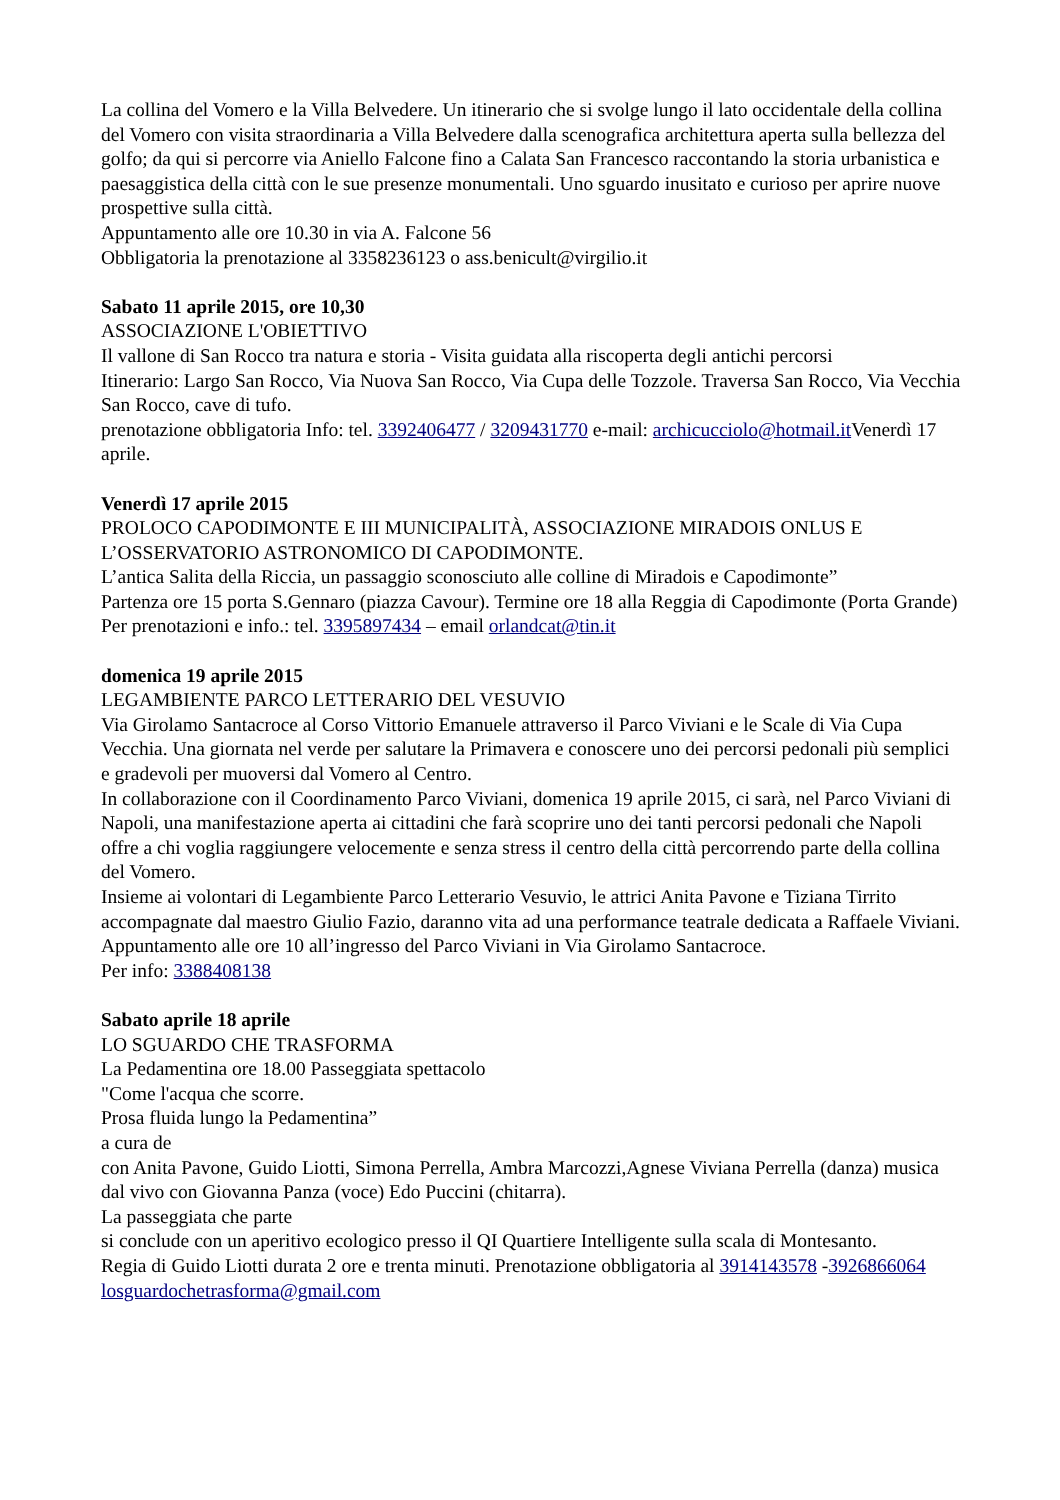La collina del Vomero e la Villa Belvedere. Un itinerario che si svolge lungo il lato occidentale della collina del Vomero con visita straordinaria a Villa Belvedere dalla scenografica architettura aperta sulla bellezza del golfo; da qui si percorre via Aniello Falcone fino a Calata San Francesco raccontando la storia urbanistica e paesaggistica della città con le sue presenze monumentali. Uno sguardo inusitato e curioso per aprire nuove prospettive sulla città.
Appuntamento alle ore 10.30 in via A. Falcone 56
Obbligatoria la prenotazione al 3358236123 o ass.benicult@virgilio.it
Sabato 11 aprile 2015, ore 10,30
ASSOCIAZIONE L'OBIETTIVO
Il vallone di San Rocco tra natura e storia - Visita guidata alla riscoperta degli antichi percorsi
Itinerario: Largo San Rocco, Via Nuova San Rocco, Via Cupa delle Tozzole. Traversa San Rocco, Via Vecchia San Rocco, cave di tufo.
prenotazione obbligatoria Info: tel. 3392406477 / 3209431770 e-mail: archicucciolo@hotmail.it Venerdì 17 aprile.
Venerdì 17 aprile 2015
PROLOCO CAPODIMONTE E III MUNICIPALITÀ, ASSOCIAZIONE MIRADOIS ONLUS E L’OSSERVATORIO ASTRONOMICO DI CAPODIMONTE.
L’antica Salita della Riccia, un passaggio sconosciuto alle colline di Miradois e Capodimonte”
Partenza ore 15 porta S.Gennaro (piazza Cavour). Termine ore 18 alla Reggia di Capodimonte (Porta Grande)
Per prenotazioni e info.: tel. 3395897434 – email orlandcat@tin.it
domenica 19 aprile 2015
LEGAMBIENTE PARCO LETTERARIO DEL VESUVIO
Via Girolamo Santacroce al Corso Vittorio Emanuele attraverso il Parco Viviani e le Scale di Via Cupa Vecchia. Una giornata nel verde per salutare la Primavera e conoscere uno dei percorsi pedonali più semplici e gradevoli per muoversi dal Vomero al Centro.
In collaborazione con il Coordinamento Parco Viviani, domenica 19 aprile 2015, ci sarà, nel Parco Viviani di Napoli, una manifestazione aperta ai cittadini che farà scoprire uno dei tanti percorsi pedonali che Napoli offre a chi voglia raggiungere velocemente e senza stress il centro della città percorrendo parte della collina del Vomero.
Insieme ai volontari di Legambiente Parco Letterario Vesuvio, le attrici Anita Pavone e Tiziana Tirrito accompagnate dal maestro Giulio Fazio, daranno vita ad una performance teatrale dedicata a Raffaele Viviani.
Appuntamento alle ore 10 all’ingresso del Parco Viviani in Via Girolamo Santacroce.
Per info: 3388408138
Sabato aprile 18 aprile
LO SGUARDO CHE TRASFORMA
La Pedamentina ore 18.00 Passeggiata spettacolo
"Come l'acqua che scorre.
Prosa fluida lungo la Pedamentina”
a cura de
con Anita Pavone, Guido Liotti, Simona Perrella, Ambra Marcozzi,Agnese Viviana Perrella (danza) musica dal vivo con Giovanna Panza (voce) Edo Puccini (chitarra).
La passeggiata che parte
si conclude con un aperitivo ecologico presso il QI Quartiere Intelligente sulla scala di Montesanto.
Regia di Guido Liotti durata 2 ore e trenta minuti. Prenotazione obbligatoria al 3914143578 -3926866064 losguardochetrasforma@gmail.com